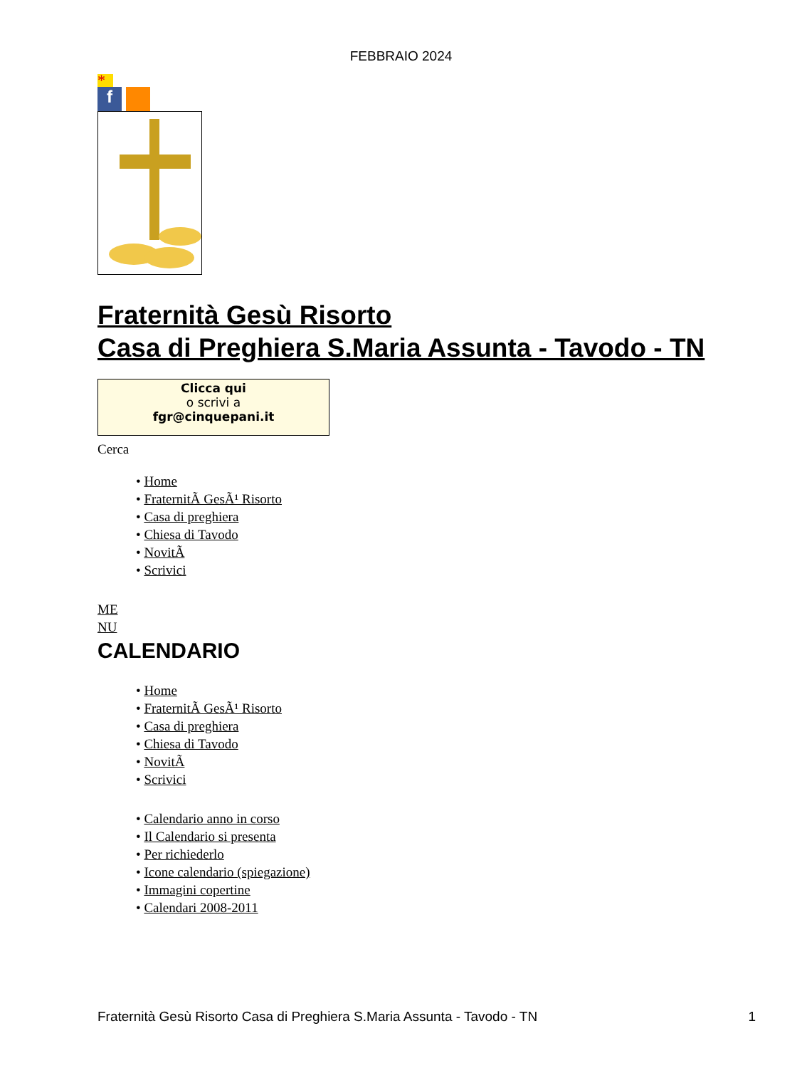FEBBRAIO 2024
*
f
Fraternità Gesù Risorto
Casa di Preghiera S.Maria Assunta - Tavodo - TN
Clicca qui
o scrivi a
fgr@cinquepani.it
Cerca
• Home
• FraternitÃ GesÃ¹ Risorto
• Casa di preghiera
• Chiesa di Tavodo
• NovitÃ
• Scrivici
ME
NU
CALENDARIO
• Home
• FraternitÃ GesÃ¹ Risorto
• Casa di preghiera
• Chiesa di Tavodo
• NovitÃ
• Scrivici
• Calendario anno in corso
• Il Calendario si presenta
• Per richiederlo
• Icone calendario (spiegazione)
• Immagini copertine
• Calendari 2008-2011
Fraternità Gesù Risorto Casa di Preghiera S.Maria Assunta - Tavodo - TN 1